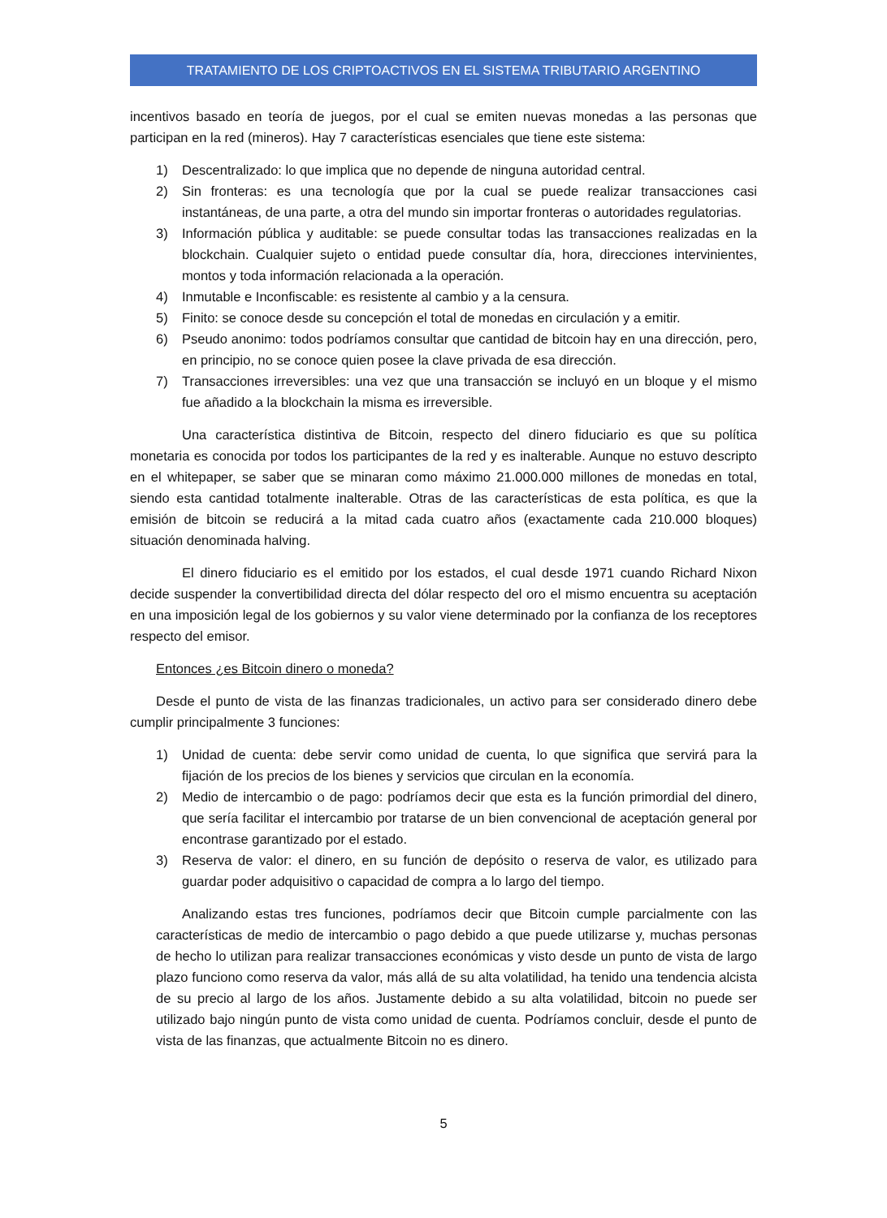TRATAMIENTO DE LOS CRIPTOACTIVOS EN EL SISTEMA TRIBUTARIO ARGENTINO
incentivos basado en teoría de juegos, por el cual se emiten nuevas monedas a las personas que participan en la red (mineros). Hay 7 características esenciales que tiene este sistema:
1) Descentralizado: lo que implica que no depende de ninguna autoridad central.
2) Sin fronteras: es una tecnología que por la cual se puede realizar transacciones casi instantáneas, de una parte, a otra del mundo sin importar fronteras o autoridades regulatorias.
3) Información pública y auditable: se puede consultar todas las transacciones realizadas en la blockchain. Cualquier sujeto o entidad puede consultar día, hora, direcciones intervinientes, montos y toda información relacionada a la operación.
4) Inmutable e Inconfiscable: es resistente al cambio y a la censura.
5) Finito: se conoce desde su concepción el total de monedas en circulación y a emitir.
6) Pseudo anonimo: todos podríamos consultar que cantidad de bitcoin hay en una dirección, pero, en principio, no se conoce quien posee la clave privada de esa dirección.
7) Transacciones irreversibles: una vez que una transacción se incluyó en un bloque y el mismo fue añadido a la blockchain la misma es irreversible.
Una característica distintiva de Bitcoin, respecto del dinero fiduciario es que su política monetaria es conocida por todos los participantes de la red y es inalterable. Aunque no estuvo descripto en el whitepaper, se saber que se minaran como máximo 21.000.000 millones de monedas en total, siendo esta cantidad totalmente inalterable. Otras de las características de esta política, es que la emisión de bitcoin se reducirá a la mitad cada cuatro años (exactamente cada 210.000 bloques) situación denominada halving.
El dinero fiduciario es el emitido por los estados, el cual desde 1971 cuando Richard Nixon decide suspender la convertibilidad directa del dólar respecto del oro el mismo encuentra su aceptación en una imposición legal de los gobiernos y su valor viene determinado por la confianza de los receptores respecto del emisor.
Entonces ¿es Bitcoin dinero o moneda?
Desde el punto de vista de las finanzas tradicionales, un activo para ser considerado dinero debe cumplir principalmente 3 funciones:
1) Unidad de cuenta: debe servir como unidad de cuenta, lo que significa que servirá para la fijación de los precios de los bienes y servicios que circulan en la economía.
2) Medio de intercambio o de pago: podríamos decir que esta es la función primordial del dinero, que sería facilitar el intercambio por tratarse de un bien convencional de aceptación general por encontrase garantizado por el estado.
3) Reserva de valor: el dinero, en su función de depósito o reserva de valor, es utilizado para guardar poder adquisitivo o capacidad de compra a lo largo del tiempo.
Analizando estas tres funciones, podríamos decir que Bitcoin cumple parcialmente con las características de medio de intercambio o pago debido a que puede utilizarse y, muchas personas de hecho lo utilizan para realizar transacciones económicas y visto desde un punto de vista de largo plazo funciono como reserva da valor, más allá de su alta volatilidad, ha tenido una tendencia alcista de su precio al largo de los años. Justamente debido a su alta volatilidad, bitcoin no puede ser utilizado bajo ningún punto de vista como unidad de cuenta. Podríamos concluir, desde el punto de vista de las finanzas, que actualmente Bitcoin no es dinero.
5